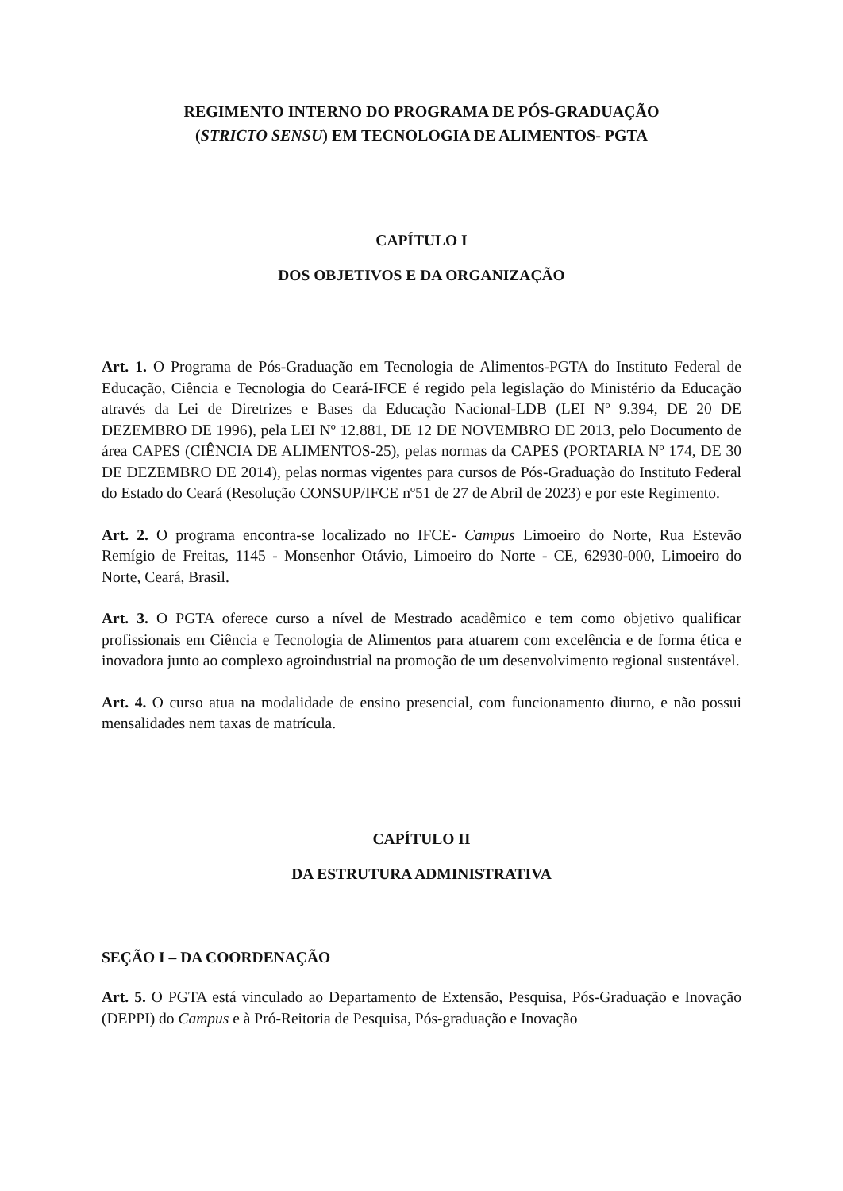REGIMENTO INTERNO DO PROGRAMA DE PÓS-GRADUAÇÃO
(STRICTO SENSU) EM TECNOLOGIA DE ALIMENTOS- PGTA
CAPÍTULO I
DOS OBJETIVOS E DA ORGANIZAÇÃO
Art. 1. O Programa de Pós-Graduação em Tecnologia de Alimentos-PGTA do Instituto Federal de Educação, Ciência e Tecnologia do Ceará-IFCE é regido pela legislação do Ministério da Educação através da Lei de Diretrizes e Bases da Educação Nacional-LDB (LEI Nº 9.394, DE 20 DE DEZEMBRO DE 1996), pela LEI Nº 12.881, DE 12 DE NOVEMBRO DE 2013, pelo Documento de área CAPES (CIÊNCIA DE ALIMENTOS-25), pelas normas da CAPES (PORTARIA Nº 174, DE 30 DE DEZEMBRO DE 2014), pelas normas vigentes para cursos de Pós-Graduação do Instituto Federal do Estado do Ceará (Resolução CONSUP/IFCE nº51 de 27 de Abril de 2023) e por este Regimento.
Art. 2. O programa encontra-se localizado no IFCE- Campus Limoeiro do Norte, Rua Estevão Remígio de Freitas, 1145 - Monsenhor Otávio, Limoeiro do Norte - CE, 62930-000, Limoeiro do Norte, Ceará, Brasil.
Art. 3. O PGTA oferece curso a nível de Mestrado acadêmico e tem como objetivo qualificar profissionais em Ciência e Tecnologia de Alimentos para atuarem com excelência e de forma ética e inovadora junto ao complexo agroindustrial na promoção de um desenvolvimento regional sustentável.
Art. 4. O curso atua na modalidade de ensino presencial, com funcionamento diurno, e não possui mensalidades nem taxas de matrícula.
CAPÍTULO II
DA ESTRUTURA ADMINISTRATIVA
SEÇÃO I – DA COORDENAÇÃO
Art. 5. O PGTA está vinculado ao Departamento de Extensão, Pesquisa, Pós-Graduação e Inovação (DEPPI) do Campus e à Pró-Reitoria de Pesquisa, Pós-graduação e Inovação